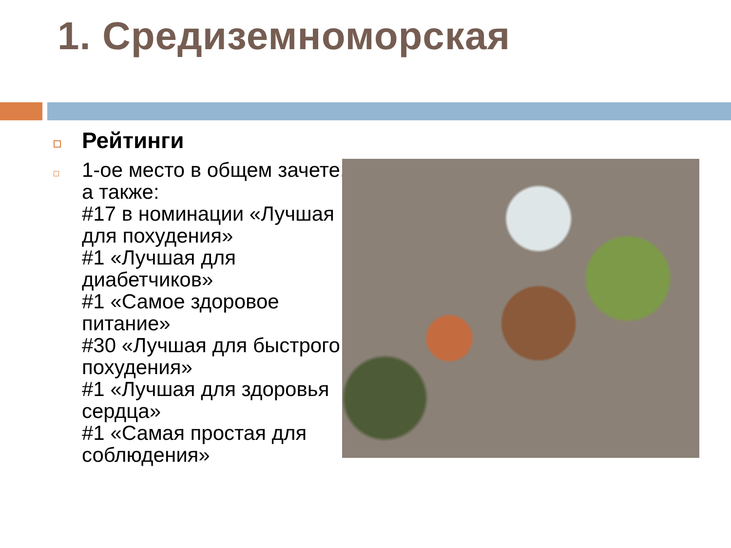1. Средиземноморская
Рейтинги
1-ое место в общем зачете, а также:
#17 в номинации «Лучшая для похудения»
#1 «Лучшая для диабетчиков»
#1 «Самое здоровое питание»
#30 «Лучшая для быстрого похудения»
#1 «Лучшая для здоровья сердца»
#1 «Самая простая для соблюдения»